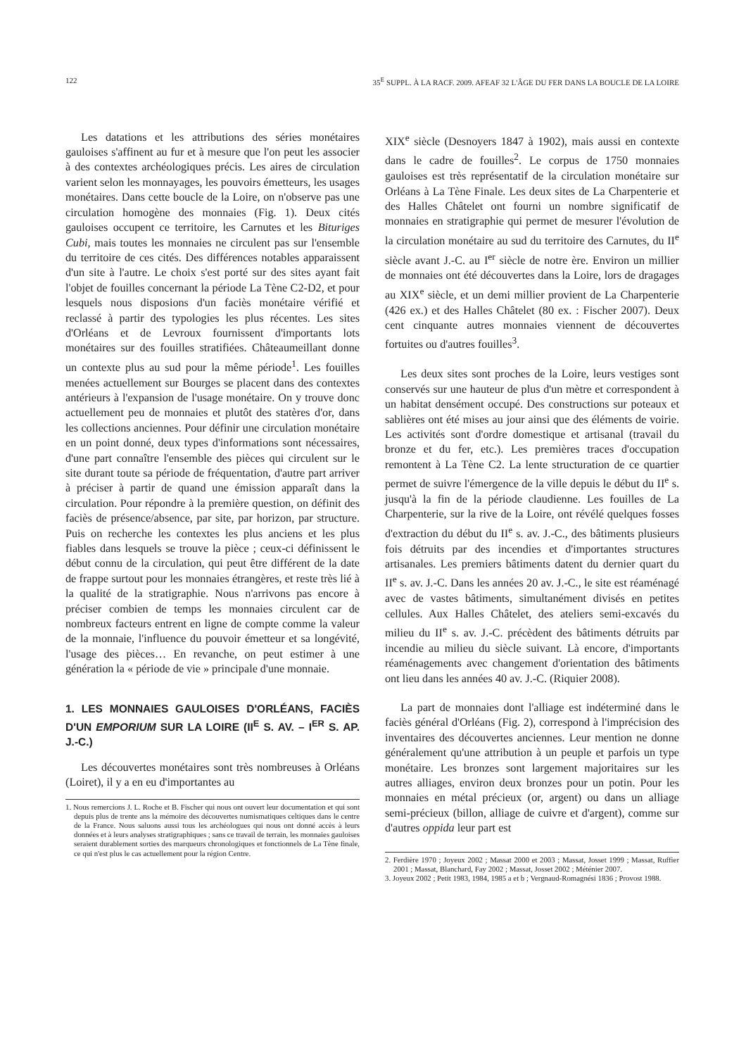122 35<sup>E</sup> SUPPL. À LA RACF. 2009. AFEAF 32 L'ÂGE DU FER DANS LA BOUCLE DE LA LOIRE
Les datations et les attributions des séries monétaires gauloises s'affinent au fur et à mesure que l'on peut les associer à des contextes archéologiques précis. Les aires de circulation varient selon les monnayages, les pouvoirs émetteurs, les usages monétaires. Dans cette boucle de la Loire, on n'observe pas une circulation homogène des monnaies (Fig. 1). Deux cités gauloises occupent ce territoire, les Carnutes et les Bituriges Cubi, mais toutes les monnaies ne circulent pas sur l'ensemble du territoire de ces cités. Des différences notables apparaissent d'un site à l'autre. Le choix s'est porté sur des sites ayant fait l'objet de fouilles concernant la période La Tène C2-D2, et pour lesquels nous disposions d'un faciès monétaire vérifié et reclassé à partir des typologies les plus récentes. Les sites d'Orléans et de Levroux fournissent d'importants lots monétaires sur des fouilles stratifiées. Châteaumeillant donne un contexte plus au sud pour la même période<sup>1</sup>. Les fouilles menées actuellement sur Bourges se placent dans des contextes antérieurs à l'expansion de l'usage monétaire. On y trouve donc actuellement peu de monnaies et plutôt des statères d'or, dans les collections anciennes. Pour définir une circulation monétaire en un point donné, deux types d'informations sont nécessaires, d'une part connaître l'ensemble des pièces qui circulent sur le site durant toute sa période de fréquentation, d'autre part arriver à préciser à partir de quand une émission apparaît dans la circulation. Pour répondre à la première question, on définit des faciès de présence/absence, par site, par horizon, par structure. Puis on recherche les contextes les plus anciens et les plus fiables dans lesquels se trouve la pièce ; ceux-ci définissent le début connu de la circulation, qui peut être différent de la date de frappe surtout pour les monnaies étrangères, et reste très lié à la qualité de la stratigraphie. Nous n'arrivons pas encore à préciser combien de temps les monnaies circulent car de nombreux facteurs entrent en ligne de compte comme la valeur de la monnaie, l'influence du pouvoir émetteur et sa longévité, l'usage des pièces… En revanche, on peut estimer à une génération la « période de vie » principale d'une monnaie.
1. LES MONNAIES GAULOISES D'ORLÉANS, FACIÈS D'UN EMPORIUM SUR LA LOIRE (II<sup>E</sup> S. AV. – I<sup>ER</sup> S. AP. J.-C.)
Les découvertes monétaires sont très nombreuses à Orléans (Loiret), il y a en eu d'importantes au
1. Nous remercions J. L. Roche et B. Fischer qui nous ont ouvert leur documentation et qui sont depuis plus de trente ans la mémoire des découvertes numismatiques celtiques dans le centre de la France. Nous saluons aussi tous les archéologues qui nous ont donné accès à leurs données et à leurs analyses stratigraphiques ; sans ce travail de terrain, les monnaies gauloises seraient durablement sorties des marqueurs chronologiques et fonctionnels de La Tène finale, ce qui n'est plus le cas actuellement pour la région Centre.
XIX<sup>e</sup> siècle (Desnoyers 1847 à 1902), mais aussi en contexte dans le cadre de fouilles<sup>2</sup>. Le corpus de 1750 monnaies gauloises est très représentatif de la circulation monétaire sur Orléans à La Tène Finale. Les deux sites de La Charpenterie et des Halles Châtelet ont fourni un nombre significatif de monnaies en stratigraphie qui permet de mesurer l'évolution de la circulation monétaire au sud du territoire des Carnutes, du II<sup>e</sup> siècle avant J.-C. au I<sup>er</sup> siècle de notre ère. Environ un millier de monnaies ont été découvertes dans la Loire, lors de dragages au XIX<sup>e</sup> siècle, et un demi millier provient de La Charpenterie (426 ex.) et des Halles Châtelet (80 ex. : Fischer 2007). Deux cent cinquante autres monnaies viennent de découvertes fortuites ou d'autres fouilles<sup>3</sup>.
Les deux sites sont proches de la Loire, leurs vestiges sont conservés sur une hauteur de plus d'un mètre et correspondent à un habitat densément occupé. Des constructions sur poteaux et sablières ont été mises au jour ainsi que des éléments de voirie. Les activités sont d'ordre domestique et artisanal (travail du bronze et du fer, etc.). Les premières traces d'occupation remontent à La Tène C2. La lente structuration de ce quartier permet de suivre l'émergence de la ville depuis le début du II<sup>e</sup> s. jusqu'à la fin de la période claudienne. Les fouilles de La Charpenterie, sur la rive de la Loire, ont révélé quelques fosses d'extraction du début du II<sup>e</sup> s. av. J.-C., des bâtiments plusieurs fois détruits par des incendies et d'importantes structures artisanales. Les premiers bâtiments datent du dernier quart du II<sup>e</sup> s. av. J.-C. Dans les années 20 av. J.-C., le site est réaménagé avec de vastes bâtiments, simultanément divisés en petites cellules. Aux Halles Châtelet, des ateliers semi-excavés du milieu du II<sup>e</sup> s. av. J.-C. précèdent des bâtiments détruits par incendie au milieu du siècle suivant. Là encore, d'importants réaménagements avec changement d'orientation des bâtiments ont lieu dans les années 40 av. J.-C. (Riquier 2008).
La part de monnaies dont l'alliage est indéterminé dans le faciès général d'Orléans (Fig. 2), correspond à l'imprécision des inventaires des découvertes anciennes. Leur mention ne donne généralement qu'une attribution à un peuple et parfois un type monétaire. Les bronzes sont largement majoritaires sur les autres alliages, environ deux bronzes pour un potin. Pour les monnaies en métal précieux (or, argent) ou dans un alliage semi-précieux (billon, alliage de cuivre et d'argent), comme sur d'autres oppida leur part est
2. Ferdière 1970 ; Joyeux 2002 ; Massat 2000 et 2003 ; Massat, Josset 1999 ; Massat, Ruffier 2001 ; Massat, Blanchard, Fay 2002 ; Massat, Josset 2002 ; Méténier 2007.
3. Joyeux 2002 ; Petit 1983, 1984, 1985 a et b ; Vergnaud-Romagnési 1836 ; Provost 1988.